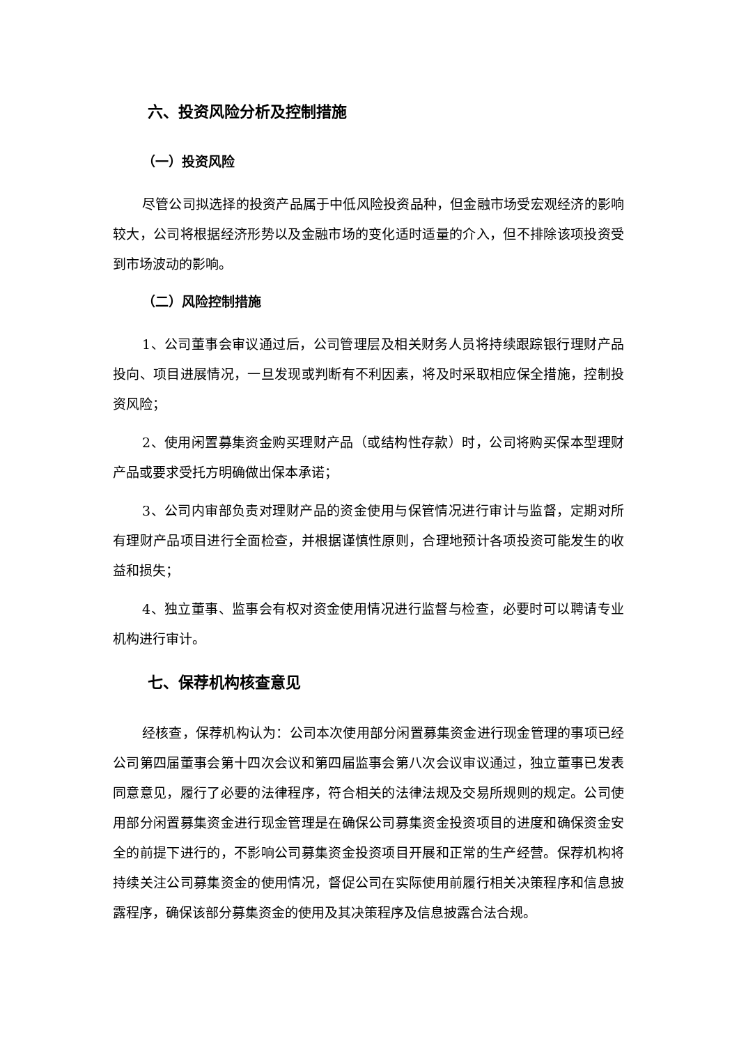六、投资风险分析及控制措施
（一）投资风险
尽管公司拟选择的投资产品属于中低风险投资品种，但金融市场受宏观经济的影响较大，公司将根据经济形势以及金融市场的变化适时适量的介入，但不排除该项投资受到市场波动的影响。
（二）风险控制措施
1、公司董事会审议通过后，公司管理层及相关财务人员将持续跟踪银行理财产品投向、项目进展情况，一旦发现或判断有不利因素，将及时采取相应保全措施，控制投资风险；
2、使用闲置募集资金购买理财产品（或结构性存款）时，公司将购买保本型理财产品或要求受托方明确做出保本承诺；
3、公司内审部负责对理财产品的资金使用与保管情况进行审计与监督，定期对所有理财产品项目进行全面检查，并根据谨慎性原则，合理地预计各项投资可能发生的收益和损失；
4、独立董事、监事会有权对资金使用情况进行监督与检查，必要时可以聘请专业机构进行审计。
七、保荐机构核查意见
经核查，保荐机构认为：公司本次使用部分闲置募集资金进行现金管理的事项已经公司第四届董事会第十四次会议和第四届监事会第八次会议审议通过，独立董事已发表同意意见，履行了必要的法律程序，符合相关的法律法规及交易所规则的规定。公司使用部分闲置募集资金进行现金管理是在确保公司募集资金投资项目的进度和确保资金安全的前提下进行的，不影响公司募集资金投资项目开展和正常的生产经营。保荐机构将持续关注公司募集资金的使用情况，督促公司在实际使用前履行相关决策程序和信息披露程序，确保该部分募集资金的使用及其决策程序及信息披露合法合规。